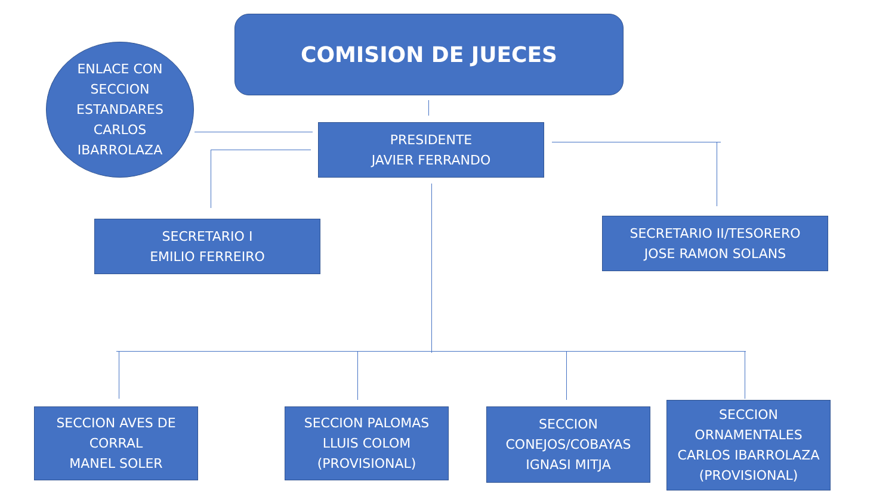COMISION DE JUECES
ENLACE CON
SECCION
ESTANDARES
CARLOS
IBARROLAZA
PRESIDENTE
JAVIER FERRANDO
SECRETARIO I
EMILIO FERREIRO
SECRETARIO II/TESORERO
JOSE RAMON SOLANS
SECCION AVES DE
CORRAL
MANEL SOLER
SECCION PALOMAS
LLUIS COLOM
(PROVISIONAL)
SECCION
CONEJOS/COBAYAS
IGNASI MITJA
SECCION
ORNAMENTALES
CARLOS IBARROLAZA
(PROVISIONAL)